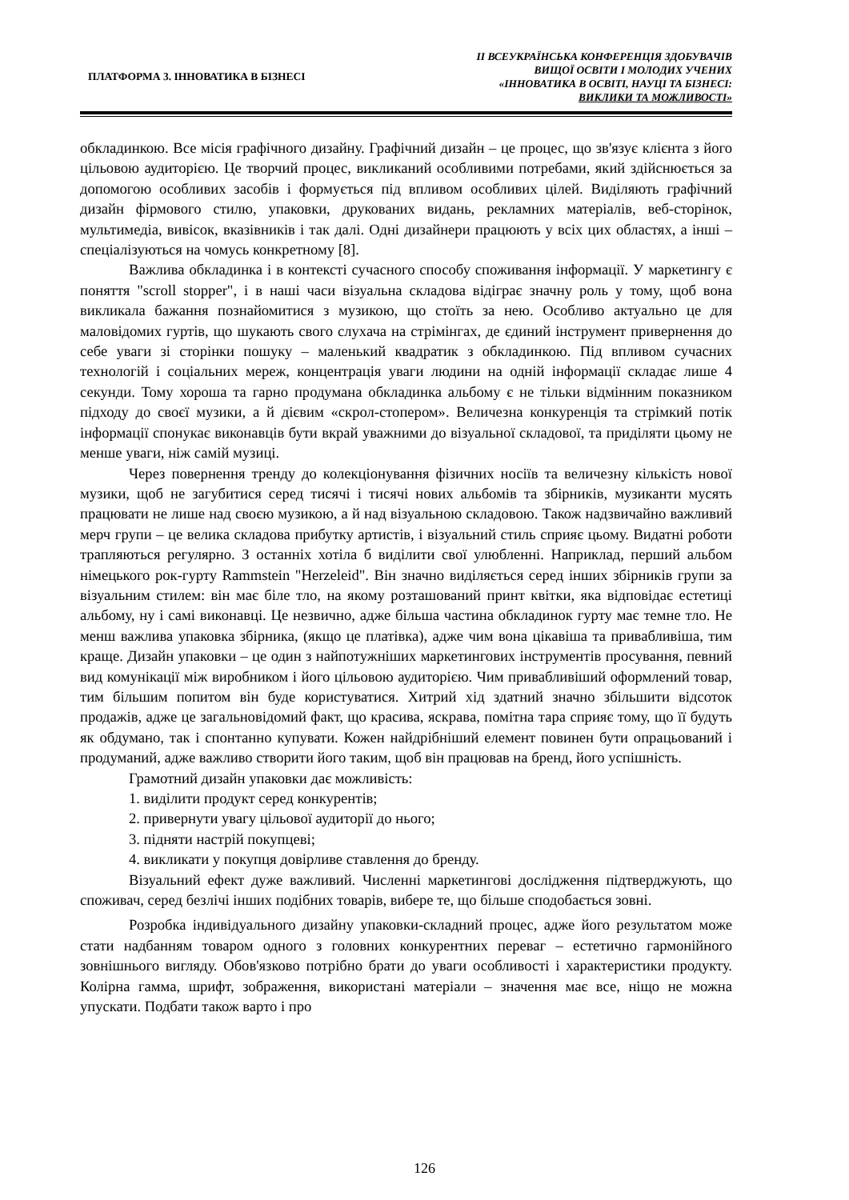ПЛАТФОРМА 3. ІННОВАТИКА В БІЗНЕСІ
ІІ ВСЕУКРАЇНСЬКА КОНФЕРЕНЦІЯ ЗДОБУВАЧІВ
ВИЩОЇ ОСВІТИ І МОЛОДИХ УЧЕНИХ
«ІННОВАТИКА В ОСВІТІ, НАУЦІ ТА БІЗНЕСІ:
ВИКЛИКИ ТА МОЖЛИВОСТІ»
обкладинкою. Все місія графічного дизайну. Графічний дизайн – це процес, що зв'язує клієнта з його цільовою аудиторією. Це творчий процес, викликаний особливими потребами, який здійснюється за допомогою особливих засобів і формується під впливом особливих цілей. Виділяють графічний дизайн фірмового стилю, упаковки, друкованих видань, рекламних матеріалів, веб-сторінок, мультимедіа, вивісок, вказівників і так далі. Одні дизайнери працюють у всіх цих областях, а інші – спеціалізуються на чомусь конкретному [8].
Важлива обкладинка і в контексті сучасного способу споживання інформації. У маркетингу є поняття "scroll stopper", і в наші часи візуальна складова відіграє значну роль у тому, щоб вона викликала бажання познайомитися з музикою, що стоїть за нею. Особливо актуально це для маловідомих гуртів, що шукають свого слухача на стрімінгах, де єдиний інструмент привернення до себе уваги зі сторінки пошуку – маленький квадратик з обкладинкою. Під впливом сучасних технологій і соціальних мереж, концентрація уваги людини на одній інформації складає лише 4 секунди. Тому хороша та гарно продумана обкладинка альбому є не тільки відмінним показником підходу до своєї музики, а й дієвим «скрол-стопером». Величезна конкуренція та стрімкий потік інформації спонукає виконавців бути вкрай уважними до візуальної складової, та приділяти цьому не менше уваги, ніж самій музиці.
Через повернення тренду до колекціонування фізичних носіїв та величезну кількість нової музики, щоб не загубитися серед тисячі і тисячі нових альбомів та збірників, музиканти мусять працювати не лише над своєю музикою, а й над візуальною складовою. Також надзвичайно важливий мерч групи – це велика складова прибутку артистів, і візуальний стиль сприяє цьому. Видатні роботи трапляються регулярно. З останніх хотіла б виділити свої улюбленні. Наприклад, перший альбом німецького рок-гурту Rammstein "Herzeleid". Він значно виділяється серед інших збірників групи за візуальним стилем: він має біле тло, на якому розташований принт квітки, яка відповідає естетиці альбому, ну і самі виконавці. Це незвично, адже більша частина обкладинок гурту має темне тло. Не менш важлива упаковка збірника, (якщо це платівка), адже чим вона цікавіша та привабливіша, тим краще. Дизайн упаковки – це один з найпотужніших маркетингових інструментів просування, певний вид комунікації між виробником і його цільовою аудиторією. Чим привабливіший оформлений товар, тим більшим попитом він буде користуватися. Хитрий хід здатний значно збільшити відсоток продажів, адже це загальновідомий факт, що красива, яскрава, помітна тара сприяє тому, що її будуть як обдумано, так і спонтанно купувати. Кожен найдрібніший елемент повинен бути опрацьований і продуманий, адже важливо створити його таким, щоб він працював на бренд, його успішність.
Грамотний дизайн упаковки дає можливість:
1. виділити продукт серед конкурентів;
2. привернути увагу цільової аудиторії до нього;
3. підняти настрій покупцеві;
4. викликати у покупця довірливе ставлення до бренду.
Візуальний ефект дуже важливий. Численні маркетингові дослідження підтверджують, що споживач, серед безлічі інших подібних товарів, вибере те, що більше сподобається зовні.
Розробка індивідуального дизайну упаковки-складний процес, адже його результатом може стати надбанням товаром одного з головних конкурентних переваг – естетично гармонійного зовнішнього вигляду. Обов'язково потрібно брати до уваги особливості і характеристики продукту. Колірна гамма, шрифт, зображення, використані матеріали – значення має все, ніщо не можна упускати. Подбати також варто і про
126